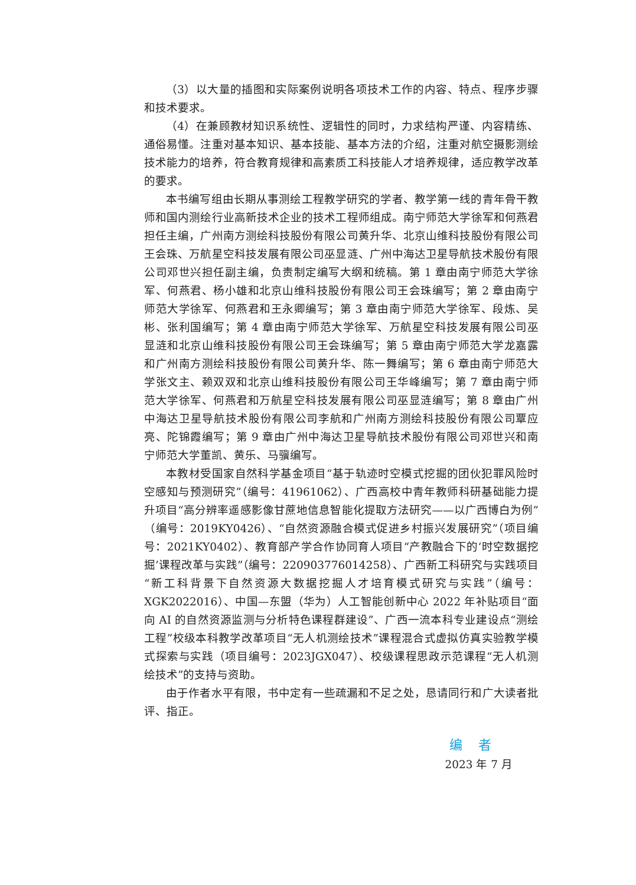（3）以大量的插图和实际案例说明各项技术工作的内容、特点、程序步骤和技术要求。
（4）在兼顾教材知识系统性、逻辑性的同时，力求结构严谨、内容精练、通俗易懂。注重对基本知识、基本技能、基本方法的介绍，注重对航空摄影测绘技术能力的培养，符合教育规律和高素质工科技能人才培养规律，适应教学改革的要求。
本书编写组由长期从事测绘工程教学研究的学者、教学第一线的青年骨干教师和国内测绘行业高新技术企业的技术工程师组成。南宁师范大学徐军和何燕君担任主编，广州南方测绘科技股份有限公司黄升华、北京山维科技股份有限公司王会珠、万航星空科技发展有限公司巫显涟、广州中海达卫星导航技术股份有限公司邓世兴担任副主编，负责制定编写大纲和统稿。第 1 章由南宁师范大学徐军、何燕君、杨小雄和北京山维科技股份有限公司王会珠编写；第 2 章由南宁师范大学徐军、何燕君和王永卿编写；第 3 章由南宁师范大学徐军、段炼、吴彬、张利国编写；第 4 章由南宁师范大学徐军、万航星空科技发展有限公司巫显涟和北京山维科技股份有限公司王会珠编写；第 5 章由南宁师范大学龙嘉露和广州南方测绘科技股份有限公司黄升华、陈一舞编写；第 6 章由南宁师范大学张文主、赖双双和北京山维科技股份有限公司王华峰编写；第 7 章由南宁师范大学徐军、何燕君和万航星空科技发展有限公司巫显涟编写；第 8 章由广州中海达卫星导航技术股份有限公司李航和广州南方测绘科技股份有限公司覃应亮、陀锦霞编写；第 9 章由广州中海达卫星导航技术股份有限公司邓世兴和南宁师范大学董凯、黄乐、马骥编写。
本教材受国家自然科学基金项目“基于轨迹时空模式挖掘的团伙犯罪风险时空感知与预测研究”（编号：41961062）、广西高校中青年教师科研基础能力提升项目“高分辨率遥感影像甘蔗地信息智能化提取方法研究——以广西博白为例”（编号：2019KY0426）、“自然资源融合模式促进乡村振兴发展研究”（项目编号：2021KY0402）、教育部产学合作协同育人项目“产教融合下的‘时空数据挖掘’课程改革与实践”（编号：220903776014258）、广西新工科研究与实践项目“新工科背景下自然资源大数据挖掘人才培育模式研究与实践”（编号：XGK2022016）、中国—东盟（华为）人工智能创新中心 2022 年补贴项目“面向 AI 的自然资源监测与分析特色课程群建设”、广西一流本科专业建设点“测绘工程”校级本科教学改革项目“无人机测绘技术”课程混合式虚拟仿真实验教学模式探索与实践（项目编号：2023JGX047）、校级课程思政示范课程“无人机测绘技术”的支持与资助。
由于作者水平有限，书中定有一些疏漏和不足之处，恳请同行和广大读者批评、指正。
编 者
2023 年 7 月